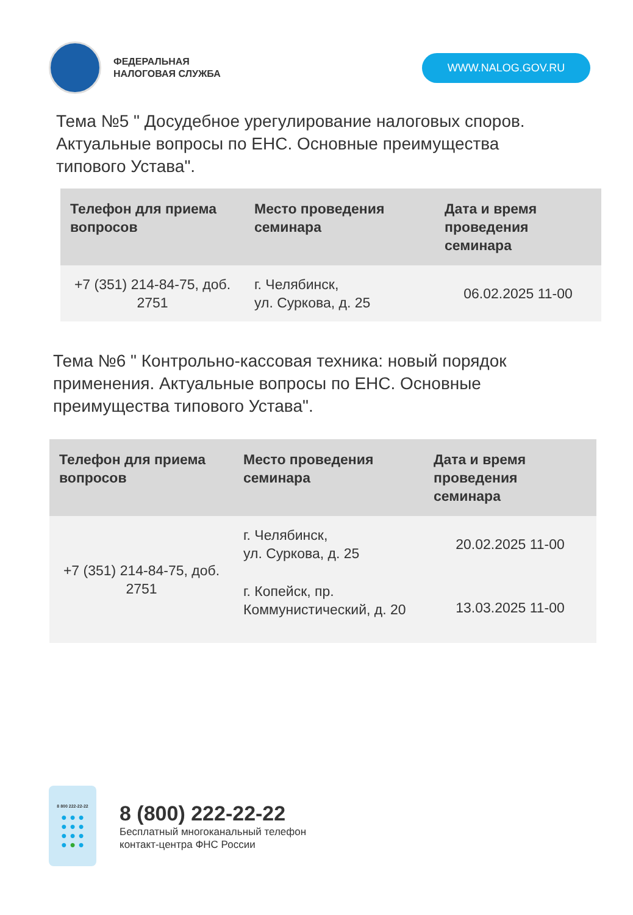ФЕДЕРАЛЬНАЯ
НАЛОГОВАЯ СЛУЖБА
WWW.NALOG.GOV.RU
Тема №5 " Досудебное урегулирование налоговых споров. Актуальные вопросы по ЕНС. Основные преимущества типового Устава".
| Телефон для приема вопросов | Место проведения семинара | Дата и время проведения семинара |
| --- | --- | --- |
| +7 (351) 214-84-75, доб. 2751 | г. Челябинск, ул. Суркова, д. 25 | 06.02.2025 11-00 |
Тема №6 " Контрольно-кассовая техника: новый порядок применения. Актуальные вопросы по ЕНС. Основные преимущества типового Устава".
| Телефон для приема вопросов | Место проведения семинара | Дата и время проведения семинара |
| --- | --- | --- |
| +7 (351) 214-84-75, доб. 2751 | г. Челябинск, ул. Суркова, д. 25 | 20.02.2025 11-00 |
| | г. Копейск, пр. Коммунистический, д. 20 | 13.03.2025 11-00 |
8 800 222-22-22
● ● ●
● ● ●
● ● ●
● ● ●
8 (800) 222-22-22
Бесплатный многоканальный телефон
контакт-центра ФНС России